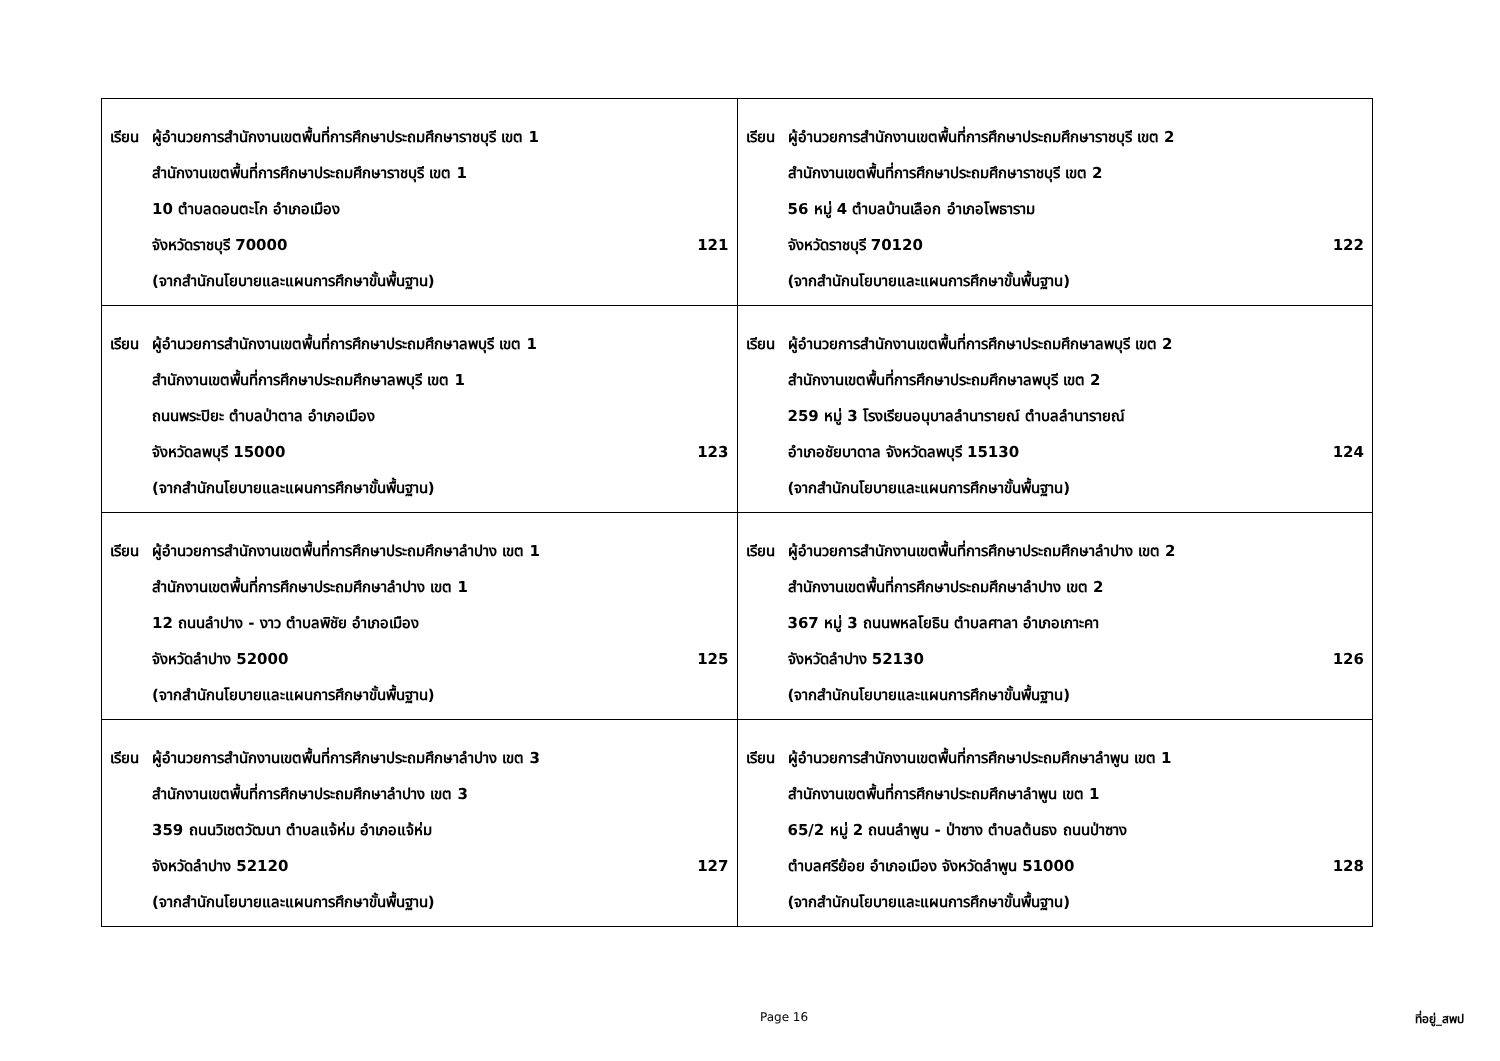| เรียน ผู้อำนวยการสำนักงานเขตพื้นที่การศึกษาประถมศึกษาราชบุรี เขต 1 สำนักงานเขตพื้นที่การศึกษาประถมศึกษาราชบุรี เขต 1 10 ตำบลดอนตะโก อำเภอเมือง จังหวัดราชบุรี 70000 121 (จากสำนักนโยบายและแผนการศึกษาขั้นพื้นฐาน) | เรียน ผู้อำนวยการสำนักงานเขตพื้นที่การศึกษาประถมศึกษาราชบุรี เขต 2 สำนักงานเขตพื้นที่การศึกษาประถมศึกษาราชบุรี เขต 2 56 หมู่ 4 ตำบลบ้านเลือก อำเภอโพธาราม จังหวัดราชบุรี 70120 122 (จากสำนักนโยบายและแผนการศึกษาขั้นพื้นฐาน) |
| เรียน ผู้อำนวยการสำนักงานเขตพื้นที่การศึกษาประถมศึกษาลพบุรี เขต 1 สำนักงานเขตพื้นที่การศึกษาประถมศึกษาลพบุรี เขต 1 ถนนพระปิยะ ตำบลป่าตาล อำเภอเมือง จังหวัดลพบุรี 15000 123 (จากสำนักนโยบายและแผนการศึกษาขั้นพื้นฐาน) | เรียน ผู้อำนวยการสำนักงานเขตพื้นที่การศึกษาประถมศึกษาลพบุรี เขต 2 สำนักงานเขตพื้นที่การศึกษาประถมศึกษาลพบุรี เขต 2 259 หมู่ 3 โรงเรียนอนุบาลลำนารายณ์ ตำบลลำนารายณ์ อำเภอชัยบาดาล จังหวัดลพบุรี 15130 124 (จากสำนักนโยบายและแผนการศึกษาขั้นพื้นฐาน) |
| เรียน ผู้อำนวยการสำนักงานเขตพื้นที่การศึกษาประถมศึกษาลำปาง เขต 1 สำนักงานเขตพื้นที่การศึกษาประถมศึกษาลำปาง เขต 1 12 ถนนลำปาง - งาว ตำบลพิชัย อำเภอเมือง จังหวัดลำปาง 52000 125 (จากสำนักนโยบายและแผนการศึกษาขั้นพื้นฐาน) | เรียน ผู้อำนวยการสำนักงานเขตพื้นที่การศึกษาประถมศึกษาลำปาง เขต 2 สำนักงานเขตพื้นที่การศึกษาประถมศึกษาลำปาง เขต 2 367 หมู่ 3 ถนนพหลโยธิน ตำบลศาลา อำเภอเกาะคา จังหวัดลำปาง 52130 126 (จากสำนักนโยบายและแผนการศึกษาขั้นพื้นฐาน) |
| เรียน ผู้อำนวยการสำนักงานเขตพื้นที่การศึกษาประถมศึกษาลำปาง เขต 3 สำนักงานเขตพื้นที่การศึกษาประถมศึกษาลำปาง เขต 3 359 ถนนวิเชตวัฒนา ตำบลแจ้ห่ม อำเภอแจ้ห่ม จังหวัดลำปาง 52120 127 (จากสำนักนโยบายและแผนการศึกษาขั้นพื้นฐาน) | เรียน ผู้อำนวยการสำนักงานเขตพื้นที่การศึกษาประถมศึกษาลำพูน เขต 1 สำนักงานเขตพื้นที่การศึกษาประถมศึกษาลำพูน เขต 1 65/2 หมู่ 2 ถนนลำพูน - ป่าซาง ตำบลต้นธง ถนนป่าซาง ตำบลศรีย้อย อำเภอเมือง จังหวัดลำพูน 51000 128 (จากสำนักนโยบายและแผนการศึกษาขั้นพื้นฐาน) |
Page 16 ที่อยู่_สพป